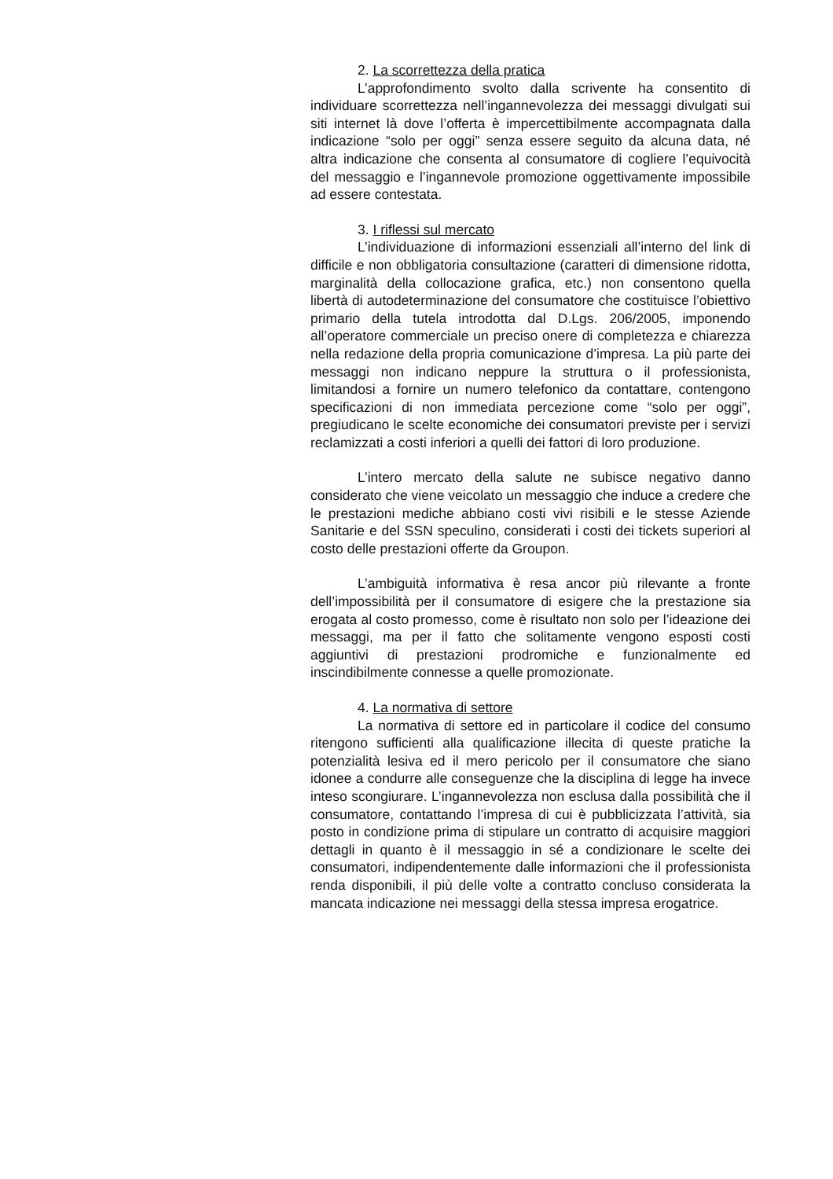2. La scorrettezza della pratica
L’approfondimento svolto dalla scrivente ha consentito di individuare scorrettezza nell’ingannevolezza dei messaggi divulgati sui siti internet là dove l’offerta è impercettibilmente accompagnata dalla indicazione “solo per oggi” senza essere seguito da alcuna data, né altra indicazione che consenta al consumatore di cogliere l’equivocità del messaggio e l’ingannevole promozione oggettivamente impossibile ad essere contestata.
3. I riflessi sul mercato
L’individuazione di informazioni essenziali all’interno del link di difficile e non obbligatoria consultazione (caratteri di dimensione ridotta, marginalità della collocazione grafica, etc.) non consentono quella libertà di autodeterminazione del consumatore che costituisce l’obiettivo primario della tutela introdotta dal D.Lgs. 206/2005, imponendo all’operatore commerciale un preciso onere di completezza e chiarezza nella redazione della propria comunicazione d’impresa. La più parte dei messaggi non indicano neppure la struttura o il professionista, limitandosi a fornire un numero telefonico da contattare, contengono specificazioni di non immediata percezione come “solo per oggi”, pregiudicano le scelte economiche dei consumatori previste per i servizi reclamizzati a costi inferiori a quelli dei fattori di loro produzione.
L’intero mercato della salute ne subisce negativo danno considerato che viene veicolato un messaggio che induce a credere che le prestazioni mediche abbiano costi vivi risibili e le stesse Aziende Sanitarie e del SSN speculino, considerati i costi dei tickets superiori al costo delle prestazioni offerte da Groupon.
L’ambiguità informativa è resa ancor più rilevante a fronte dell’impossibilità per il consumatore di esigere che la prestazione sia erogata al costo promesso, come è risultato non solo per l’ideazione dei messaggi, ma per il fatto che solitamente vengono esposti costi aggiuntivi di prestazioni prodromiche e funzionalmente ed inscindibilmente connesse a quelle promozionate.
4. La normativa di settore
La normativa di settore ed in particolare il codice del consumo ritengono sufficienti alla qualificazione illecita di queste pratiche la potenzialità lesiva ed il mero pericolo per il consumatore che siano idonee a condurre alle conseguenze che la disciplina di legge ha invece inteso scongiurare. L’ingannevolezza non esclusa dalla possibilità che il consumatore, contattando l’impresa di cui è pubblicizzata l’attività, sia posto in condizione prima di stipulare un contratto di acquisire maggiori dettagli in quanto è il messaggio in sé a condizionare le scelte dei consumatori, indipendentemente dalle informazioni che il professionista renda disponibili, il più delle volte a contratto concluso considerata la mancata indicazione nei messaggi della stessa impresa erogatrice.